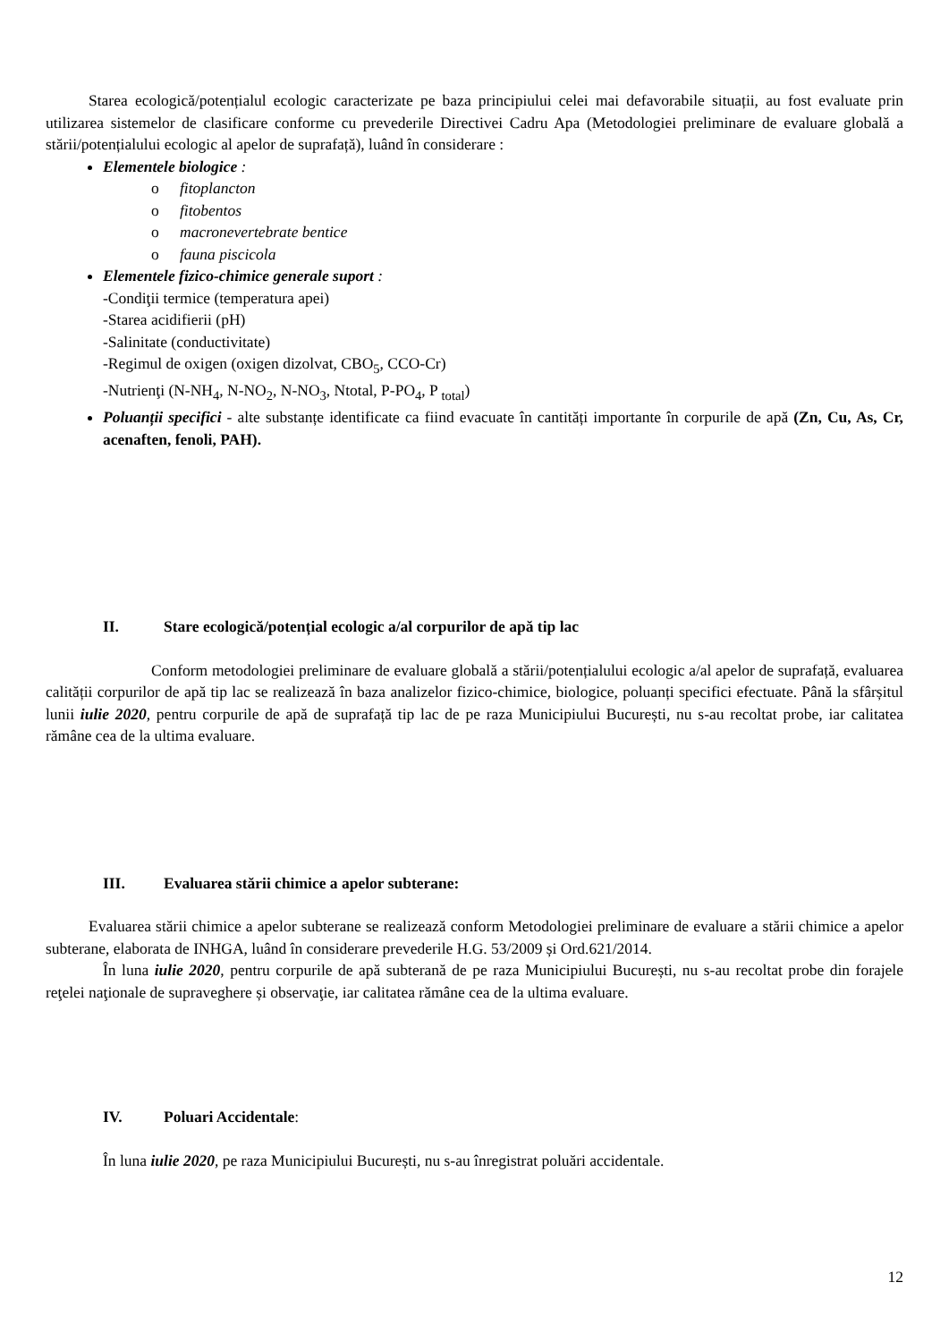Starea ecologică/potențialul ecologic caracterizate pe baza principiului celei mai defavorabile situații, au fost evaluate prin utilizarea sistemelor de clasificare conforme cu prevederile Directivei Cadru Apa (Metodologiei preliminare de evaluare globală a stării/potențialului ecologic al apelor de suprafață), luând în considerare :
Elementele biologice :
o fitoplancton
o fitobentos
o macronevertebrate bentice
o fauna piscicola
Elementele fizico-chimice generale suport :
-Condiţii termice (temperatura apei)
-Starea acidifierii (pH)
-Salinitate (conductivitate)
-Regimul de oxigen (oxigen dizolvat, CBO<sub>5</sub>, CCO-Cr)
-Nutrienţi (N-NH<sub>4</sub>, N-NO<sub>2</sub>, N-NO<sub>3</sub>, Ntotal, P-PO<sub>4</sub>, P <sub>total</sub>)
Poluanții specifici - alte substanțe identificate ca fiind evacuate în cantități importante în corpurile de apă (Zn, Cu, As, Cr, acenaften, fenoli, PAH).
II. Stare ecologică/potențial ecologic a/al corpurilor de apă tip lac
Conform metodologiei preliminare de evaluare globală a stării/potențialului ecologic a/al apelor de suprafață, evaluarea calității corpurilor de apă tip lac se realizează în baza analizelor fizico-chimice, biologice, poluanți specifici efectuate. Până la sfârșitul lunii iulie 2020, pentru corpurile de apă de suprafață tip lac de pe raza Municipiului București, nu s-au recoltat probe, iar calitatea rămâne cea de la ultima evaluare.
III. Evaluarea stării chimice a apelor subterane:
Evaluarea stării chimice a apelor subterane se realizează conform Metodologiei preliminare de evaluare a stării chimice a apelor subterane, elaborata de INHGA, luând în considerare prevederile H.G. 53/2009 și Ord.621/2014.
În luna iulie 2020, pentru corpurile de apă subterană de pe raza Municipiului București, nu s-au recoltat probe din forajele reţelei naţionale de supraveghere și observaţie, iar calitatea rămâne cea de la ultima evaluare.
IV. Poluari Accidentale:
În luna iulie 2020, pe raza Municipiului București, nu s-au înregistrat poluări accidentale.
12